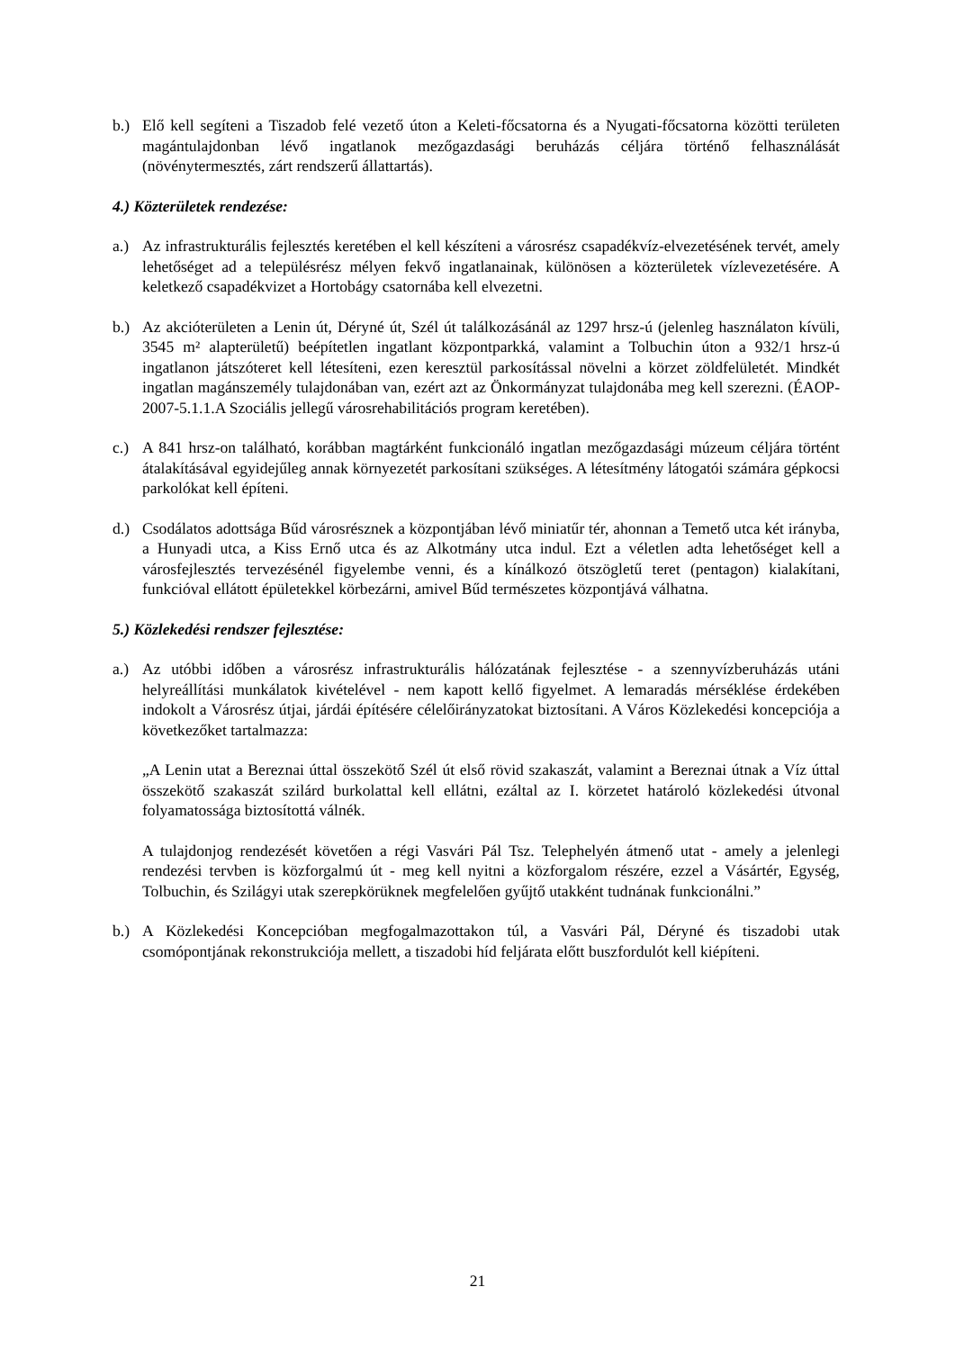b.) Elő kell segíteni a Tiszadob felé vezető úton a Keleti-főcsatorna és a Nyugati-főcsatorna közötti területen magántulajdonban lévő ingatlanok mezőgazdasági beruházás céljára történő felhasználását (növénytermesztés, zárt rendszerű állattartás).
4.) Közterületek rendezése:
a.) Az infrastrukturális fejlesztés keretében el kell készíteni a városrész csapadékvíz-elvezetésének tervét, amely lehetőséget ad a településrész mélyen fekvő ingatlanainak, különösen a közterületek vízlevezetésére. A keletkező csapadékvizet a Hortobágy csatornába kell elvezetni.
b.) Az akcióterületen a Lenin út, Déryné út, Szél út találkozásánál az 1297 hrsz-ú (jelenleg használaton kívüli, 3545 m² alapterületű) beépítetlen ingatlant központparkká, valamint a Tolbuchin úton a 932/1 hrsz-ú ingatlanon játszóteret kell létesíteni, ezen keresztül parkosítással növelni a körzet zöldfelületét. Mindkét ingatlan magánszemély tulajdonában van, ezért azt az Önkormányzat tulajdonába meg kell szerezni. (ÉAOP-2007-5.1.1.A Szociális jellegű városrehabilitációs program keretében).
c.) A 841 hrsz-on található, korábban magtárként funkcionáló ingatlan mezőgazdasági múzeum céljára történt átalakításával egyidejűleg annak környezetét parkosítani szükséges. A létesítmény látogatói számára gépkocsi parkolókat kell építeni.
d.) Csodálatos adottsága Bűd városrésznek a központjában lévő miniatűr tér, ahonnan a Temető utca két irányba, a Hunyadi utca, a Kiss Ernő utca és az Alkotmány utca indul. Ezt a véletlen adta lehetőséget kell a városfejlesztés tervezésénél figyelembe venni, és a kínálkozó ötszögletű teret (pentagon) kialakítani, funkcióval ellátott épületekkel körbezárni, amivel Bűd természetes központjává válhatna.
5.) Közlekedési rendszer fejlesztése:
a.) Az utóbbi időben a városrész infrastrukturális hálózatának fejlesztése - a szennyvízberuházás utáni helyreállítási munkálatok kivételével - nem kapott kellő figyelmet. A lemaradás mérséklése érdekében indokolt a Városrész útjai, járdái építésére célelőirányzatokat biztosítani. A Város Közlekedési koncepciója a következőket tartalmazza:
„A Lenin utat a Bereznai úttal összekötő Szél út első rövid szakaszát, valamint a Bereznai útnak a Víz úttal összekötő szakaszát szilárd burkolattal kell ellátni, ezáltal az I. körzetet határoló közlekedési útvonal folyamatossága biztosítottá válnék.
A tulajdonjog rendezését követően a régi Vasvári Pál Tsz. Telephelyén átmenő utat - amely a jelenlegi rendezési tervben is közforgalmú út - meg kell nyitni a közforgalom részére, ezzel a Vásártér, Egység, Tolbuchin, és Szilágyi utak szerepkörüknek megfelelően gyűjtő utakként tudnának funkcionálni.”
b.) A Közlekedési Koncepcióban megfogalmazottakon túl, a Vasvári Pál, Déryné és tiszadobi utak csomópontjának rekonstrukciója mellett, a tiszadobi híd feljárata előtt buszfordulót kell kiépíteni.
21